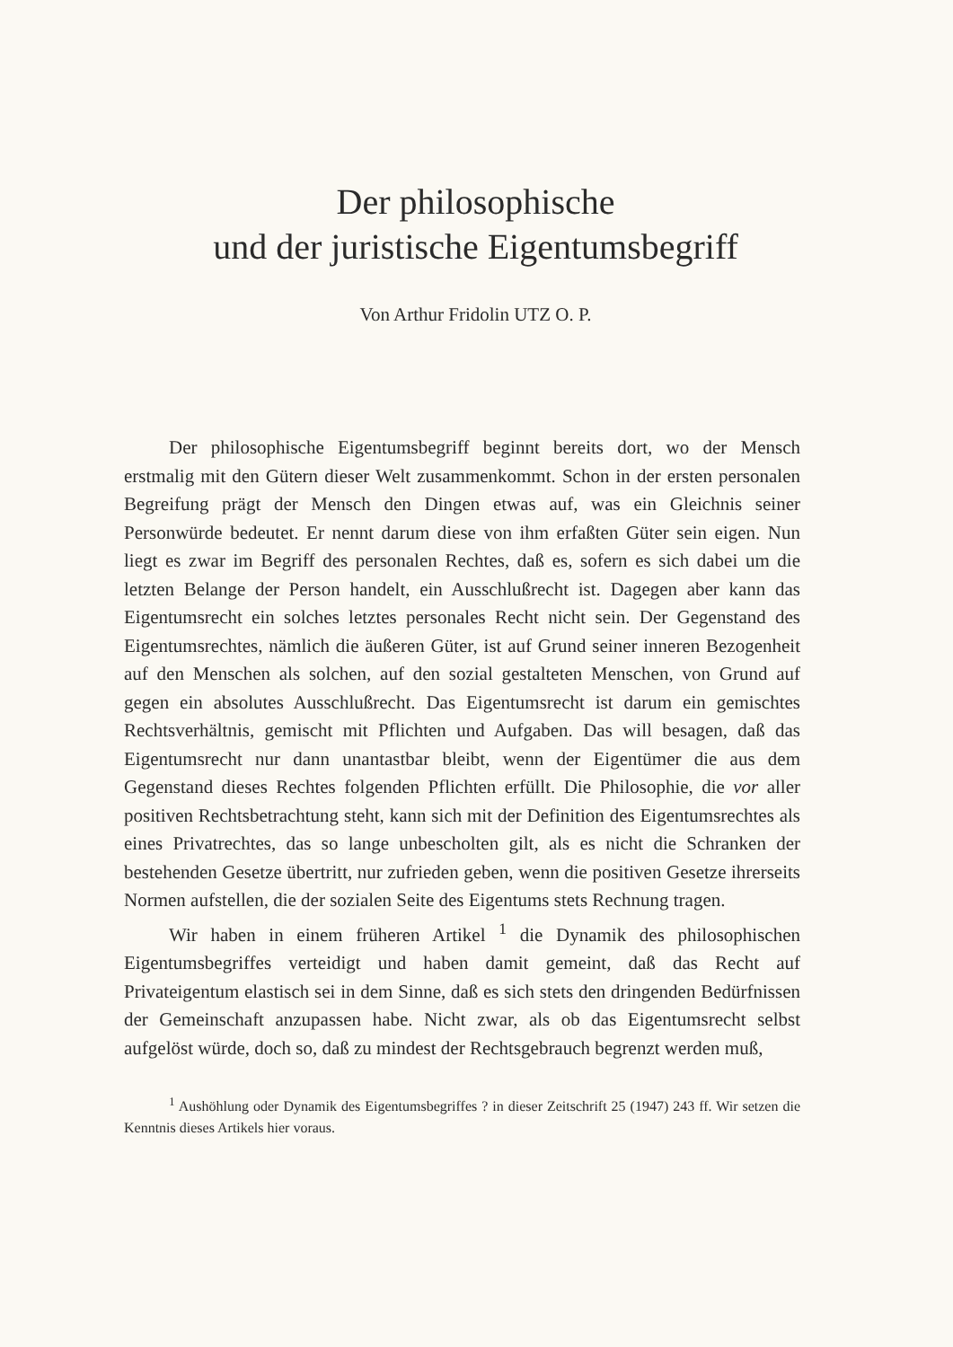Der philosophische
und der juristische Eigentumsbegriff
Von Arthur Fridolin UTZ O. P.
Der philosophische Eigentumsbegriff beginnt bereits dort, wo der Mensch erstmalig mit den Gütern dieser Welt zusammenkommt. Schon in der ersten personalen Begreifung prägt der Mensch den Dingen etwas auf, was ein Gleichnis seiner Personwürde bedeutet. Er nennt darum diese von ihm erfaßten Güter sein eigen. Nun liegt es zwar im Begriff des personalen Rechtes, daß es, sofern es sich dabei um die letzten Belange der Person handelt, ein Ausschlußrecht ist. Dagegen aber kann das Eigentumsrecht ein solches letztes personales Recht nicht sein. Der Gegenstand des Eigentumsrechtes, nämlich die äußeren Güter, ist auf Grund seiner inneren Bezogenheit auf den Menschen als solchen, auf den sozial gestalteten Menschen, von Grund auf gegen ein absolutes Ausschlußrecht. Das Eigentumsrecht ist darum ein gemischtes Rechtsverhältnis, gemischt mit Pflichten und Aufgaben. Das will besagen, daß das Eigentumsrecht nur dann unantastbar bleibt, wenn der Eigentümer die aus dem Gegenstand dieses Rechtes folgenden Pflichten erfüllt. Die Philosophie, die vor aller positiven Rechtsbetrachtung steht, kann sich mit der Definition des Eigentumsrechtes als eines Privatrechtes, das so lange unbescholten gilt, als es nicht die Schranken der bestehenden Gesetze übertritt, nur zufrieden geben, wenn die positiven Gesetze ihrerseits Normen aufstellen, die der sozialen Seite des Eigentums stets Rechnung tragen.
Wir haben in einem früheren Artikel <sup>1</sup> die Dynamik des philosophischen Eigentumsbegriffes verteidigt und haben damit gemeint, daß das Recht auf Privateigentum elastisch sei in dem Sinne, daß es sich stets den dringenden Bedürfnissen der Gemeinschaft anzupassen habe. Nicht zwar, als ob das Eigentumsrecht selbst aufgelöst würde, doch so, daß zu mindest der Rechtsgebrauch begrenzt werden muß,
<sup>1</sup> Aushöhlung oder Dynamik des Eigentumsbegriffes ? in dieser Zeitschrift 25 (1947) 243 ff. Wir setzen die Kenntnis dieses Artikels hier voraus.